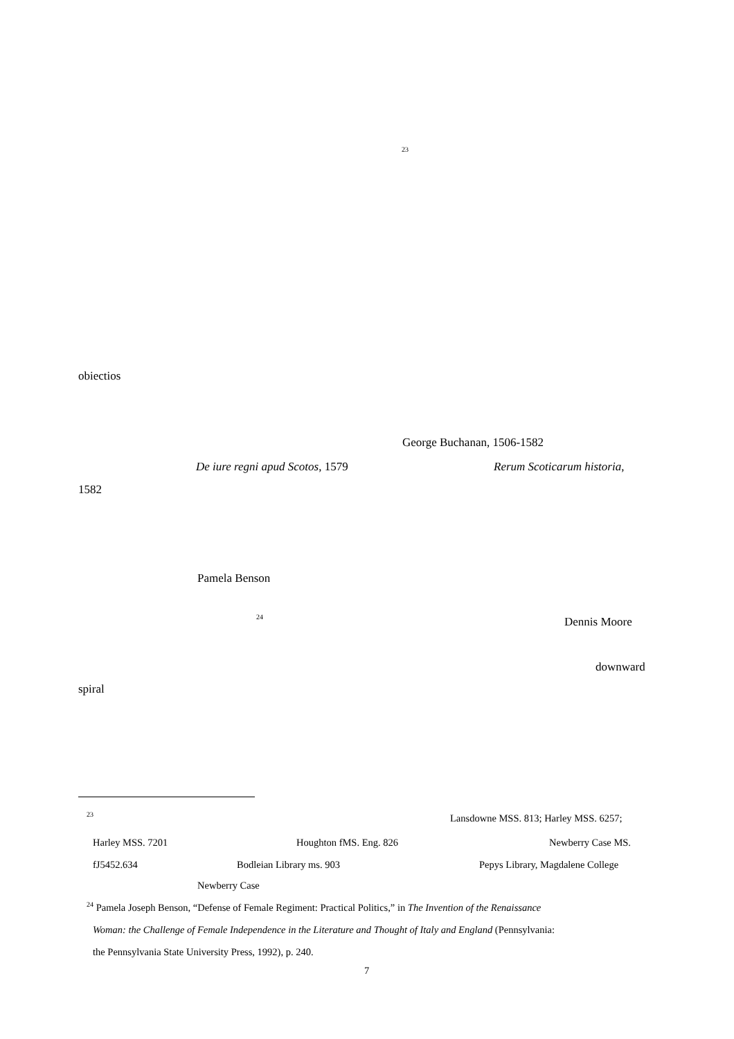<sup>23</sup>
obiectios
George Buchanan, 1506-1582
De iure regni apud Scotos, 1579 Rerum Scoticarum historia,
1582
Pamela Benson
<sup>24</sup> Dennis Moore
downward
spiral
<sup>23</sup> Lansdowne MSS. 813; Harley MSS. 6257;
Harley MSS. 7201 Houghton fMS. Eng. 826 Newberry Case MS.
fJ5452.634 Bodleian Library ms. 903 Pepys Library, Magdalene College
Newberry Case
<sup>24</sup> Pamela Joseph Benson, “Defense of Female Regiment: Practical Politics,” in The Invention of the Renaissance
Woman: the Challenge of Female Independence in the Literature and Thought of Italy and England (Pennsylvania:
the Pennsylvania State University Press, 1992), p. 240.
7